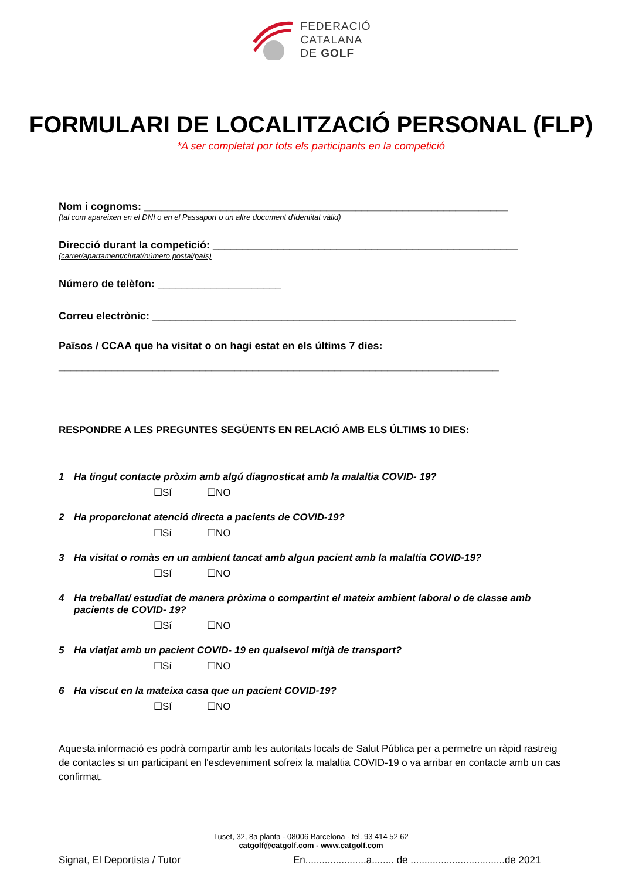FEDERACIÓ
CATALANA
DE GOLF
FORMULARI DE LOCALITZACIÓ PERSONAL (FLP)
*A ser completat por tots els participants en la competició
Nom i cognoms: ______________________________________________________________
(tal com apareixen en el DNI o en el Passaport o un altre document d'identitat vàlid)
Direcció durant la competició: ____________________________________________________
(carrer/apartament/ciutat/número postal/país)
Número de telèfon: _____________________
Correu electrònic: ______________________________________________________________
Països / CCAA que ha visitat o on hagi estat en els últims 7 dies:
___________________________________________________________________________
RESPONDRE A LES PREGUNTES SEGÜENTS EN RELACIÓ AMB ELS ÚLTIMS 10 DIES:
1 Ha tingut contacte pròxim amb algú diagnosticat amb la malaltia COVID- 19?
☐Sí ☐NO
2 Ha proporcionat atenció directa a pacients de COVID-19?
☐Sí ☐NO
3 Ha visitat o romàs en un ambient tancat amb algun pacient amb la malaltia COVID-19?
☐Sí ☐NO
4 Ha treballat/ estudiat de manera pròxima o compartint el mateix ambient laboral o de classe amb pacients de COVID- 19?
☐Sí ☐NO
5 Ha viatjat amb un pacient COVID- 19 en qualsevol mitjà de transport?
☐Sí ☐NO
6 Ha viscut en la mateixa casa que un pacient COVID-19?
☐Sí ☐NO
Aquesta informació es podrà compartir amb les autoritats locals de Salut Pública per a permetre un ràpid rastreig de contactes si un participant en l'esdeveniment sofreix la malaltia COVID-19 o va arribar en contacte amb un cas confirmat.
Signat, El Deportista / Tutor En......................a........ de ..................................de 2021
Tuset, 32, 8a planta - 08006 Barcelona - tel. 93 414 52 62
catgolf@catgolf.com - www.catgolf.com